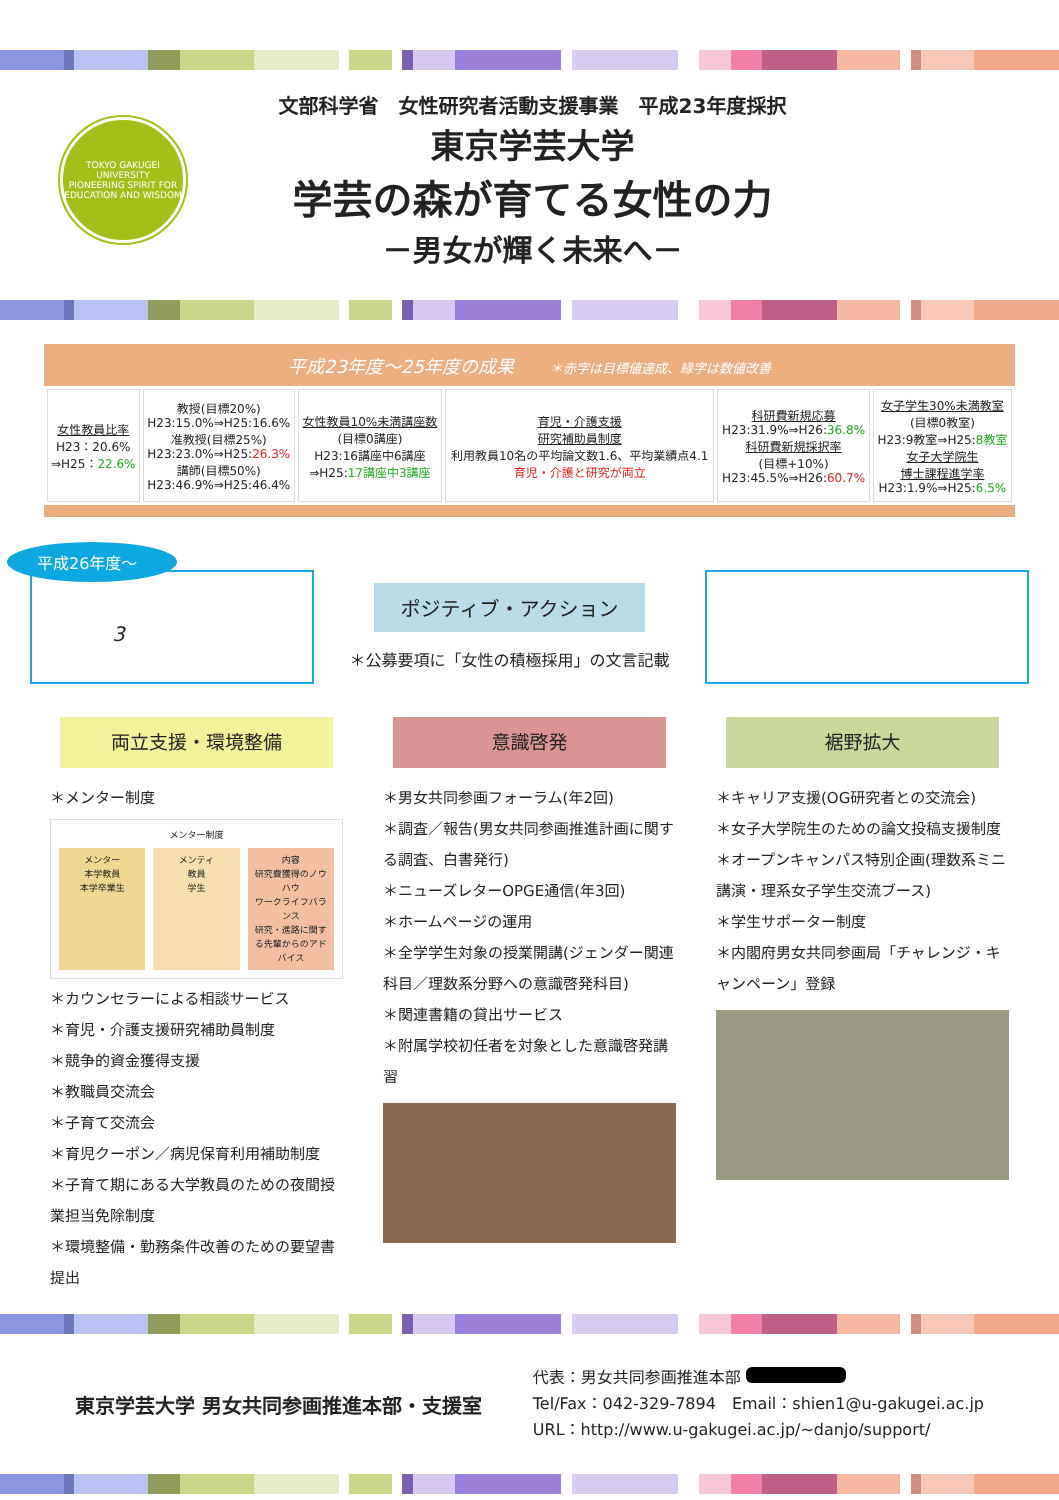TOKYO GAKUGEI UNIVERSITY
PIONEERING SPIRIT FOR EDUCATION AND WISDOM
文部科学省　女性研究者活動支援事業　平成23年度採択
東京学芸大学
学芸の森が育てる女性の力
－男女が輝く未来へ－
平成23年度～25年度の成果　　＊赤字は目標値達成、緑字は数値改善
| 女性教員比率 H23：20.6% ⇒H25： 22.6% | 教授(目標20%) H23:15.0%⇒H25:16.6% 准教授(目標25%) H23:23.0%⇒H25: 26.3% 講師(目標50%) H23:46.9%⇒H25:46.4% | 女性教員10%未満講座数 (目標0講座) H23:16講座中6講座 ⇒H25: 17講座中3講座 | 育児・介護支援 研究補助員制度 利用教員10名の平均論文数1.6、平均業績点4.1 育児・介護と研究が両立 | 科研費新規応募 H23:31.9%⇒H26: 36.8% 科研費新規採択率 (目標+10%) H23:45.5%⇒H26: 60.7% | 女子学生30%未満教室 (目標0教室) H23:9教室⇒H25: 8教室 女子大学院生 博士課程進学率 H23:1.9%⇒H25: 6.5% |
平成26年度～
3
ポジティブ・アクション
＊公募要項に「女性の積極採用」の文言記載
両立支援・環境整備
＊メンター制度
メンター制度
メンター
本学教員
本学卒業生
メンティ
教員
学生
内容
研究費獲得のノウハウ
ワークライフバランス
研究・進路に関する先輩からのアドバイス
＊カウンセラーによる相談サービス
＊育児・介護支援研究補助員制度
＊競争的資金獲得支援
＊教職員交流会
＊子育て交流会
＊育児クーポン／病児保育利用補助制度
＊子育て期にある大学教員のための夜間授業担当免除制度
＊環境整備・勤務条件改善のための要望書提出
意識啓発
＊男女共同参画フォーラム(年2回)
＊調査／報告(男女共同参画推進計画に関する調査、白書発行)
＊ニューズレターOPGE通信(年3回)
＊ホームページの運用
＊全学学生対象の授業開講(ジェンダー関連科目／理数系分野への意識啓発科目)
＊関連書籍の貸出サービス
＊附属学校初任者を対象とした意識啓発講習
裾野拡大
＊キャリア支援(OG研究者との交流会)
＊女子大学院生のための論文投稿支援制度
＊オープンキャンパス特別企画(理数系ミニ講演・理系女子学生交流ブース)
＊学生サポーター制度
＊内閣府男女共同参画局「チャレンジ・キャンペーン」登録
東京学芸大学 男女共同参画推進本部・支援室
代表：男女共同参画推進本部
Tel/Fax：042-329-7894　Email：shien1@u-gakugei.ac.jp
URL：http://www.u-gakugei.ac.jp/~danjo/support/